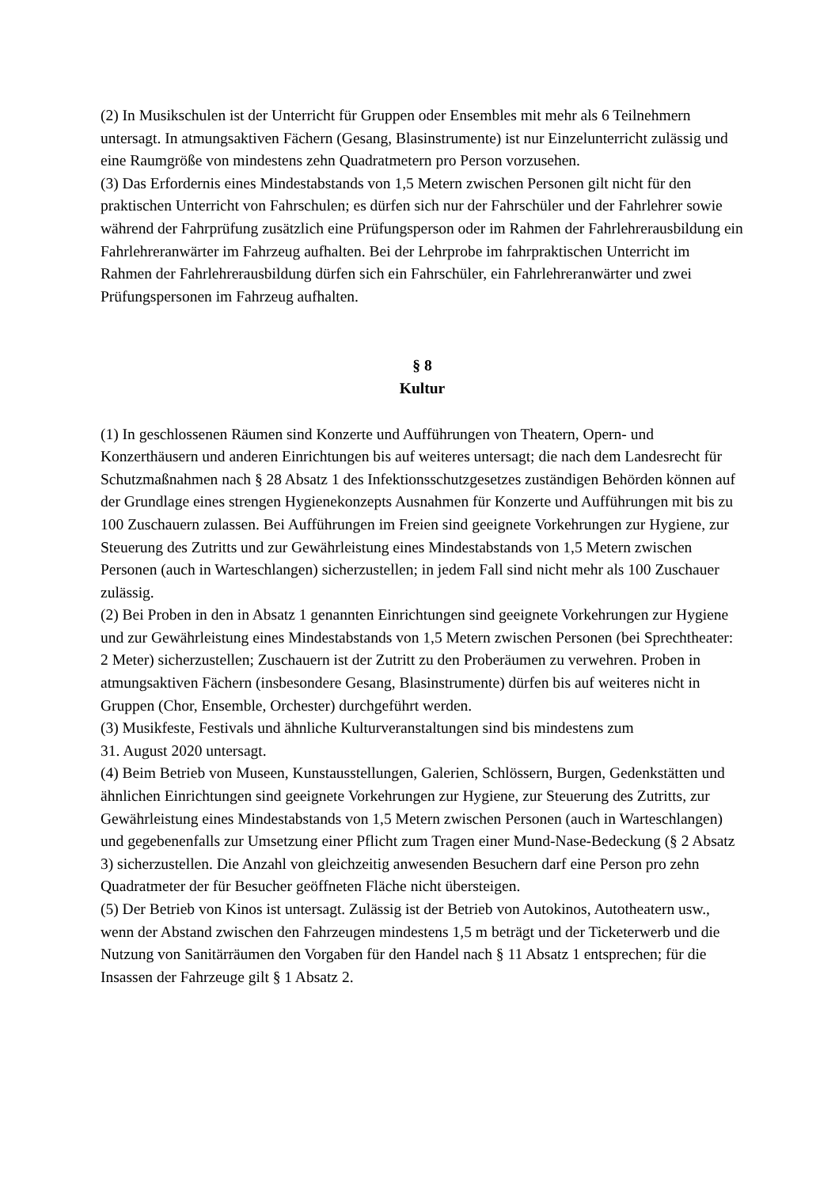(2) In Musikschulen ist der Unterricht für Gruppen oder Ensembles mit mehr als 6 Teilnehmern untersagt. In atmungsaktiven Fächern (Gesang, Blasinstrumente) ist nur Einzelunterricht zulässig und eine Raumgröße von mindestens zehn Quadratmetern pro Person vorzusehen.
(3) Das Erfordernis eines Mindestabstands von 1,5 Metern zwischen Personen gilt nicht für den praktischen Unterricht von Fahrschulen; es dürfen sich nur der Fahrschüler und der Fahrlehrer sowie während der Fahrprüfung zusätzlich eine Prüfungsperson oder im Rahmen der Fahrlehrerausbildung ein Fahrlehreranwärter im Fahrzeug aufhalten. Bei der Lehrprobe im fahrpraktischen Unterricht im Rahmen der Fahrlehrerausbildung dürfen sich ein Fahrschüler, ein Fahrlehreranwärter und zwei Prüfungspersonen im Fahrzeug aufhalten.
§ 8
Kultur
(1) In geschlossenen Räumen sind Konzerte und Aufführungen von Theatern, Opern- und Konzerthäusern und anderen Einrichtungen bis auf weiteres untersagt; die nach dem Landesrecht für Schutzmaßnahmen nach § 28 Absatz 1 des Infektionsschutzgesetzes zuständigen Behörden können auf der Grundlage eines strengen Hygienekonzepts Ausnahmen für Konzerte und Aufführungen mit bis zu 100 Zuschauern zulassen. Bei Aufführungen im Freien sind geeignete Vorkehrungen zur Hygiene, zur Steuerung des Zutritts und zur Gewährleistung eines Mindestabstands von 1,5 Metern zwischen Personen (auch in Warteschlangen) sicherzustellen; in jedem Fall sind nicht mehr als 100 Zuschauer zulässig.
(2) Bei Proben in den in Absatz 1 genannten Einrichtungen sind geeignete Vorkehrungen zur Hygiene und zur Gewährleistung eines Mindestabstands von 1,5 Metern zwischen Personen (bei Sprechtheater: 2 Meter) sicherzustellen; Zuschauern ist der Zutritt zu den Proberäumen zu verwehren. Proben in atmungsaktiven Fächern (insbesondere Gesang, Blasinstrumente) dürfen bis auf weiteres nicht in Gruppen (Chor, Ensemble, Orchester) durchgeführt werden.
(3) Musikfeste, Festivals und ähnliche Kulturveranstaltungen sind bis mindestens zum
31. August 2020 untersagt.
(4) Beim Betrieb von Museen, Kunstausstellungen, Galerien, Schlössern, Burgen, Gedenkstätten und ähnlichen Einrichtungen sind geeignete Vorkehrungen zur Hygiene, zur Steuerung des Zutritts, zur Gewährleistung eines Mindestabstands von 1,5 Metern zwischen Personen (auch in Warteschlangen) und gegebenenfalls zur Umsetzung einer Pflicht zum Tragen einer Mund-Nase-Bedeckung (§ 2 Absatz 3) sicherzustellen. Die Anzahl von gleichzeitig anwesenden Besuchern darf eine Person pro zehn Quadratmeter der für Besucher geöffneten Fläche nicht übersteigen.
(5) Der Betrieb von Kinos ist untersagt. Zulässig ist der Betrieb von Autokinos, Autotheatern usw., wenn der Abstand zwischen den Fahrzeugen mindestens 1,5 m beträgt und der Ticketerwerb und die Nutzung von Sanitärräumen den Vorgaben für den Handel nach § 11 Absatz 1 entsprechen; für die Insassen der Fahrzeuge gilt § 1 Absatz 2.